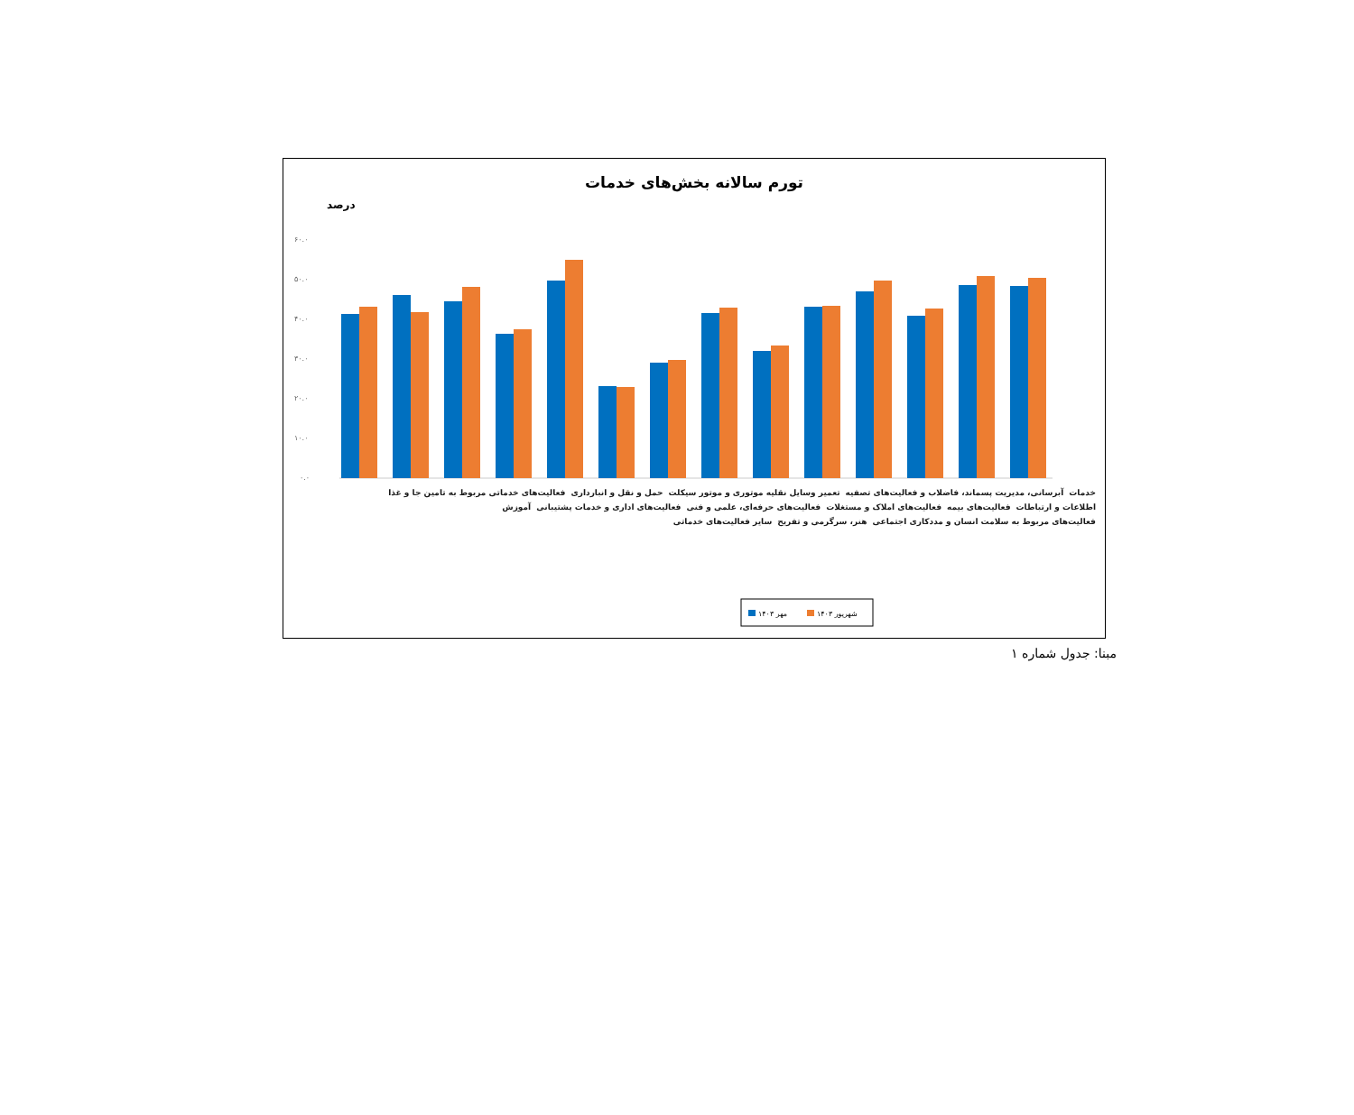تورم سالانه بخش‌های خدمات
درصد
۶۰.۰
۵۰.۰
۴۰.۰
۳۰.۰
۲۰.۰
۱۰.۰
۰.۰
مهر ۱۴۰۳
شهریور ۱۴۰۳
خدمات آبرسانی، مدیریت پسماند، فاضلاب و فعالیت‌های تصفیه تعمیر وسایل نقلیه موتوری و موتور سیکلت حمل و نقل و انبارداری فعالیت‌های خدماتی مربوط به تامین جا و غذا اطلاعات و ارتباطات فعالیت‌های بیمه فعالیت‌های املاک و مستغلات فعالیت‌های حرفه‌ای، علمی و فنی فعالیت‌های اداری و خدمات پشتیبانی آموزش فعالیت‌های مربوط به سلامت انسان و مددکاری اجتماعی هنر، سرگرمی و تفریح سایر فعالیت‌های خدماتی
۴۱.۲ ۴۳.۴ ۴۶.۲ ۴۱.۹ ۴۴.۸ ۴۸.۲ ۳۶.۴ ۳۷.۴ ۴۹.۹ ۵۵.۰ ۲۳.۴ ۲۳.۲ ۲۹.۳ ۲۹.۹ ۴۱.۶ ۴۳.۱ ۳۲.۲ ۳۳.۳ ۴۳.۲ ۴۳.۵ ۴۷.۲ ۴۹.۷ ۴۱.۲ ۴۳.۰ ۴۸.۸ ۵۱.۰ ۴۸.۵ ۵۰.۵
مبنا: جدول شماره ۱